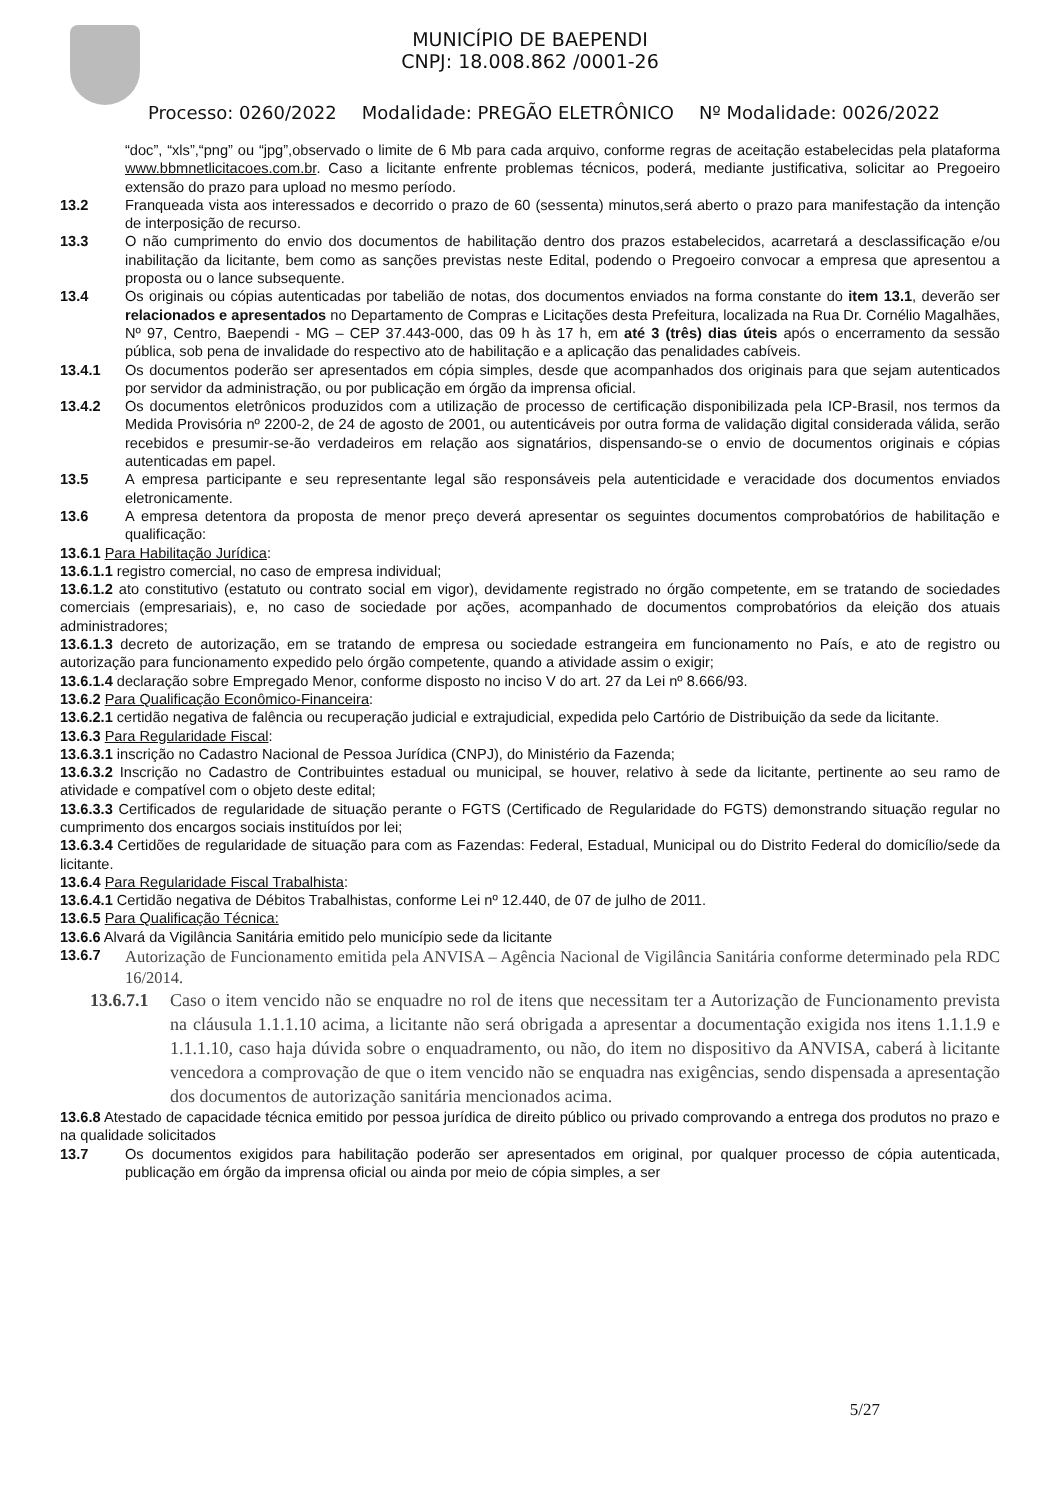MUNICÍPIO DE BAEPENDI
CNPJ: 18.008.862 /0001-26
Processo: 0260/2022 Modalidade: PREGÃO ELETRÔNICO Nº Modalidade: 0026/2022
“doc”, “xls”,“png” ou “jpg”,observado o limite de 6 Mb para cada arquivo, conforme regras de aceitação estabelecidas pela plataforma www.bbmnetlicitacoes.com.br. Caso a licitante enfrente problemas técnicos, poderá, mediante justificativa, solicitar ao Pregoeiro extensão do prazo para upload no mesmo período.
13.2 Franqueada vista aos interessados e decorrido o prazo de 60 (sessenta) minutos,será aberto o prazo para manifestação da intenção de interposição de recurso.
13.3 O não cumprimento do envio dos documentos de habilitação dentro dos prazos estabelecidos, acarretará a desclassificação e/ou inabilitação da licitante, bem como as sanções previstas neste Edital, podendo o Pregoeiro convocar a empresa que apresentou a proposta ou o lance subsequente.
13.4 Os originais ou cópias autenticadas por tabelião de notas, dos documentos enviados na forma constante do item 13.1, deverão ser relacionados e apresentados no Departamento de Compras e Licitações desta Prefeitura, localizada na Rua Dr. Cornélio Magalhães, Nº 97, Centro, Baependi - MG – CEP 37.443-000, das 09 h às 17 h, em até 3 (três) dias úteis após o encerramento da sessão pública, sob pena de invalidade do respectivo ato de habilitação e a aplicação das penalidades cabíveis.
13.4.1 Os documentos poderão ser apresentados em cópia simples, desde que acompanhados dos originais para que sejam autenticados por servidor da administração, ou por publicação em órgão da imprensa oficial.
13.4.2 Os documentos eletrônicos produzidos com a utilização de processo de certificação disponibilizada pela ICP-Brasil, nos termos da Medida Provisória nº 2200-2, de 24 de agosto de 2001, ou autenticáveis por outra forma de validação digital considerada válida, serão recebidos e presumir-se-ão verdadeiros em relação aos signatários, dispensando-se o envio de documentos originais e cópias autenticadas em papel.
13.5 A empresa participante e seu representante legal são responsáveis pela autenticidade e veracidade dos documentos enviados eletronicamente.
13.6 A empresa detentora da proposta de menor preço deverá apresentar os seguintes documentos comprobatórios de habilitação e qualificação:
13.6.1 Para Habilitação Jurídica:
13.6.1.1 registro comercial, no caso de empresa individual;
13.6.1.2 ato constitutivo (estatuto ou contrato social em vigor), devidamente registrado no órgão competente, em se tratando de sociedades comerciais (empresariais), e, no caso de sociedade por ações, acompanhado de documentos comprobatórios da eleição dos atuais administradores;
13.6.1.3 decreto de autorização, em se tratando de empresa ou sociedade estrangeira em funcionamento no País, e ato de registro ou autorização para funcionamento expedido pelo órgão competente, quando a atividade assim o exigir;
13.6.1.4 declaração sobre Empregado Menor, conforme disposto no inciso V do art. 27 da Lei nº 8.666/93.
13.6.2 Para Qualificação Econômico-Financeira:
13.6.2.1 certidão negativa de falência ou recuperação judicial e extrajudicial, expedida pelo Cartório de Distribuição da sede da licitante.
13.6.3 Para Regularidade Fiscal:
13.6.3.1 inscrição no Cadastro Nacional de Pessoa Jurídica (CNPJ), do Ministério da Fazenda;
13.6.3.2 Inscrição no Cadastro de Contribuintes estadual ou municipal, se houver, relativo à sede da licitante, pertinente ao seu ramo de atividade e compatível com o objeto deste edital;
13.6.3.3 Certificados de regularidade de situação perante o FGTS (Certificado de Regularidade do FGTS) demonstrando situação regular no cumprimento dos encargos sociais instituídos por lei;
13.6.3.4 Certidões de regularidade de situação para com as Fazendas: Federal, Estadual, Municipal ou do Distrito Federal do domicílio/sede da licitante.
13.6.4 Para Regularidade Fiscal Trabalhista:
13.6.4.1 Certidão negativa de Débitos Trabalhistas, conforme Lei nº 12.440, de 07 de julho de 2011.
13.6.5 Para Qualificação Técnica:
13.6.6 Alvará da Vigilância Sanitária emitido pelo município sede da licitante
13.6.7 Autorização de Funcionamento emitida pela ANVISA – Agência Nacional de Vigilância Sanitária conforme determinado pela RDC 16/2014.
13.6.7.1 Caso o item vencido não se enquadre no rol de itens que necessitam ter a Autorização de Funcionamento prevista na cláusula 1.1.1.10 acima, a licitante não será obrigada a apresentar a documentação exigida nos itens 1.1.1.9 e 1.1.1.10, caso haja dúvida sobre o enquadramento, ou não, do item no dispositivo da ANVISA, caberá à licitante vencedora a comprovação de que o item vencido não se enquadra nas exigências, sendo dispensada a apresentação dos documentos de autorização sanitária mencionados acima.
13.6.8 Atestado de capacidade técnica emitido por pessoa jurídica de direito público ou privado comprovando a entrega dos produtos no prazo e na qualidade solicitados
13.7 Os documentos exigidos para habilitação poderão ser apresentados em original, por qualquer processo de cópia autenticada, publicação em órgão da imprensa oficial ou ainda por meio de cópia simples, a ser
5/27